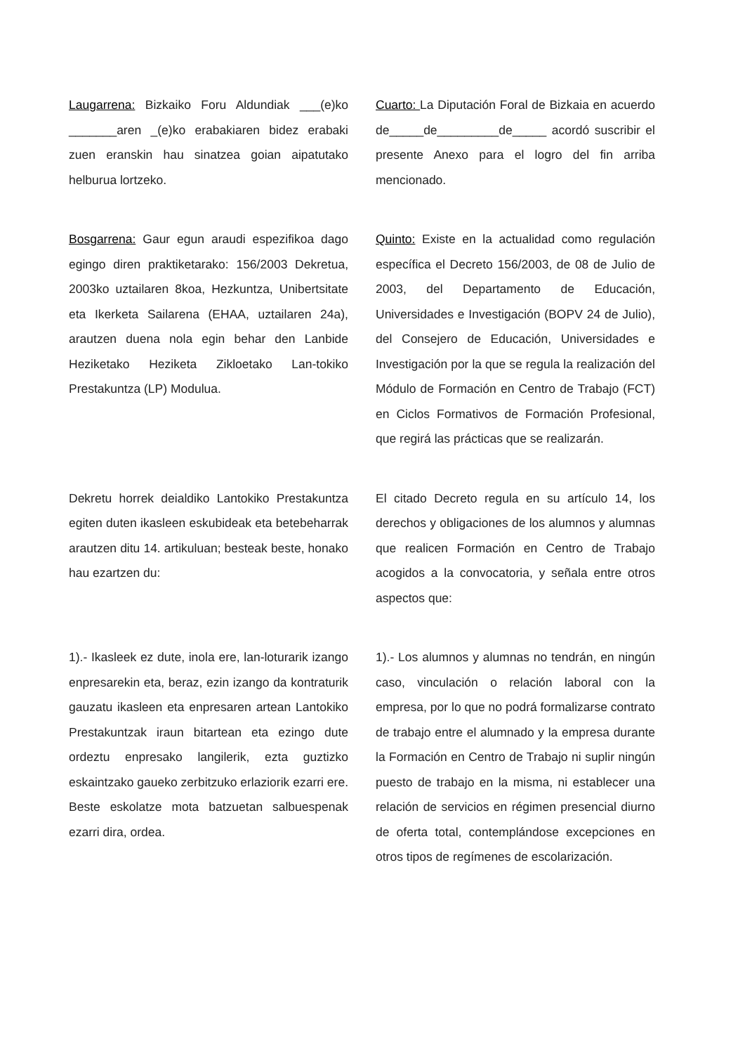Laugarrena: Bizkaiko Foru Aldundiak ___(e)ko _______aren _(e)ko erabakiaren bidez erabaki zuen eranskin hau sinatzea goian aipatutako helburua lortzeko.
Cuarto: La Diputación Foral de Bizkaia en acuerdo de_____de_________de_____ acordó suscribir el presente Anexo para el logro del fin arriba mencionado.
Bosgarrena: Gaur egun araudi espezifikoa dago egingo diren praktiketarako: 156/2003 Dekretua, 2003ko uztailaren 8koa, Hezkuntza, Unibertsitate eta Ikerketa Sailarena (EHAA, uztailaren 24a), arautzen duena nola egin behar den Lanbide Heziketako Heziketa Zikloetako Lan-tokiko Prestakuntza (LP) Modulua.
Quinto: Existe en la actualidad como regulación específica el Decreto 156/2003, de 08 de Julio de 2003, del Departamento de Educación, Universidades e Investigación (BOPV 24 de Julio), del Consejero de Educación, Universidades e Investigación por la que se regula la realización del Módulo de Formación en Centro de Trabajo (FCT) en Ciclos Formativos de Formación Profesional, que regirá las prácticas que se realizarán.
Dekretu horrek deialdiko Lantokiko Prestakuntza egiten duten ikasleen eskubideak eta betebeharrak arautzen ditu 14. artikuluan; besteak beste, honako hau ezartzen du:
El citado Decreto regula en su artículo 14, los derechos y obligaciones de los alumnos y alumnas que realicen Formación en Centro de Trabajo acogidos a la convocatoria, y señala entre otros aspectos que:
1).- Ikasleek ez dute, inola ere, lan-loturarik izango enpresarekin eta, beraz, ezin izango da kontraturik gauzatu ikasleen eta enpresaren artean Lantokiko Prestakuntzak iraun bitartean eta ezingo dute ordeztu enpresako langilerik, ezta guztizko eskaintzako gaueko zerbitzuko erlaziorik ezarri ere. Beste eskolatze mota batzuetan salbuespenak ezarri dira, ordea.
1).- Los alumnos y alumnas no tendrán, en ningún caso, vinculación o relación laboral con la empresa, por lo que no podrá formalizarse contrato de trabajo entre el alumnado y la empresa durante la Formación en Centro de Trabajo ni suplir ningún puesto de trabajo en la misma, ni establecer una relación de servicios en régimen presencial diurno de oferta total, contemplándose excepciones en otros tipos de regímenes de escolarización.